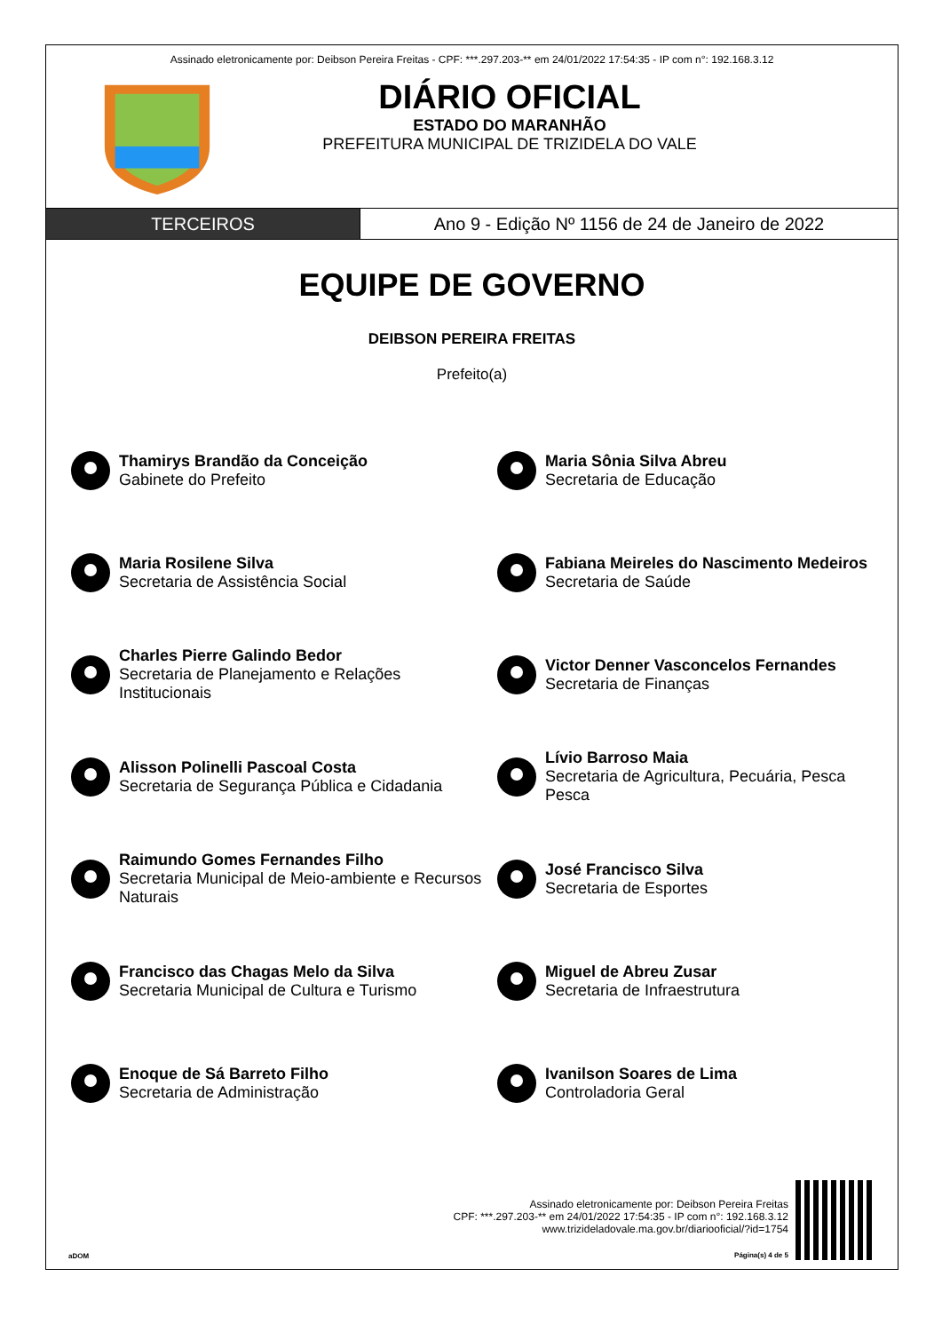Assinado eletronicamente por: Deibson Pereira Freitas - CPF: ***.297.203-** em 24/01/2022 17:54:35 - IP com n°: 192.168.3.12
DIÁRIO OFICIAL
ESTADO DO MARANHÃO
PREFEITURA MUNICIPAL DE TRIZIDELA DO VALE
TERCEIROS Ano 9 - Edição Nº 1156 de 24 de Janeiro de 2022
EQUIPE DE GOVERNO
DEIBSON PEREIRA FREITAS
Prefeito(a)
Thamirys Brandão da Conceição
Gabinete do Prefeito
Maria Sônia Silva Abreu
Secretaria de Educação
Maria Rosilene Silva
Secretaria de Assistência Social
Fabiana Meireles do Nascimento Medeiros
Secretaria de Saúde
Charles Pierre Galindo Bedor
Secretaria de Planejamento e Relações Institucionais
Victor Denner Vasconcelos Fernandes
Secretaria de Finanças
Alisson Polinelli Pascoal Costa
Secretaria de Segurança Pública e Cidadania
Lívio Barroso Maia
Secretaria de Agricultura, Pecuária, Pesca Pesca
Raimundo Gomes Fernandes Filho
Secretaria Municipal de Meio-ambiente e Recursos Naturais
José Francisco Silva
Secretaria de Esportes
Francisco das Chagas Melo da Silva
Secretaria Municipal de Cultura e Turismo
Miguel de Abreu Zusar
Secretaria de Infraestrutura
Enoque de Sá Barreto Filho
Secretaria de Administração
Ivanilson Soares de Lima
Controladoria Geral
aDOM
Assinado eletronicamente por: Deibson Pereira Freitas
CPF: ***.297.203-** em 24/01/2022 17:54:35 - IP com n°: 192.168.3.12
www.trizideladovale.ma.gov.br/diariooficial/?id=1754
Página(s) 4 de 5